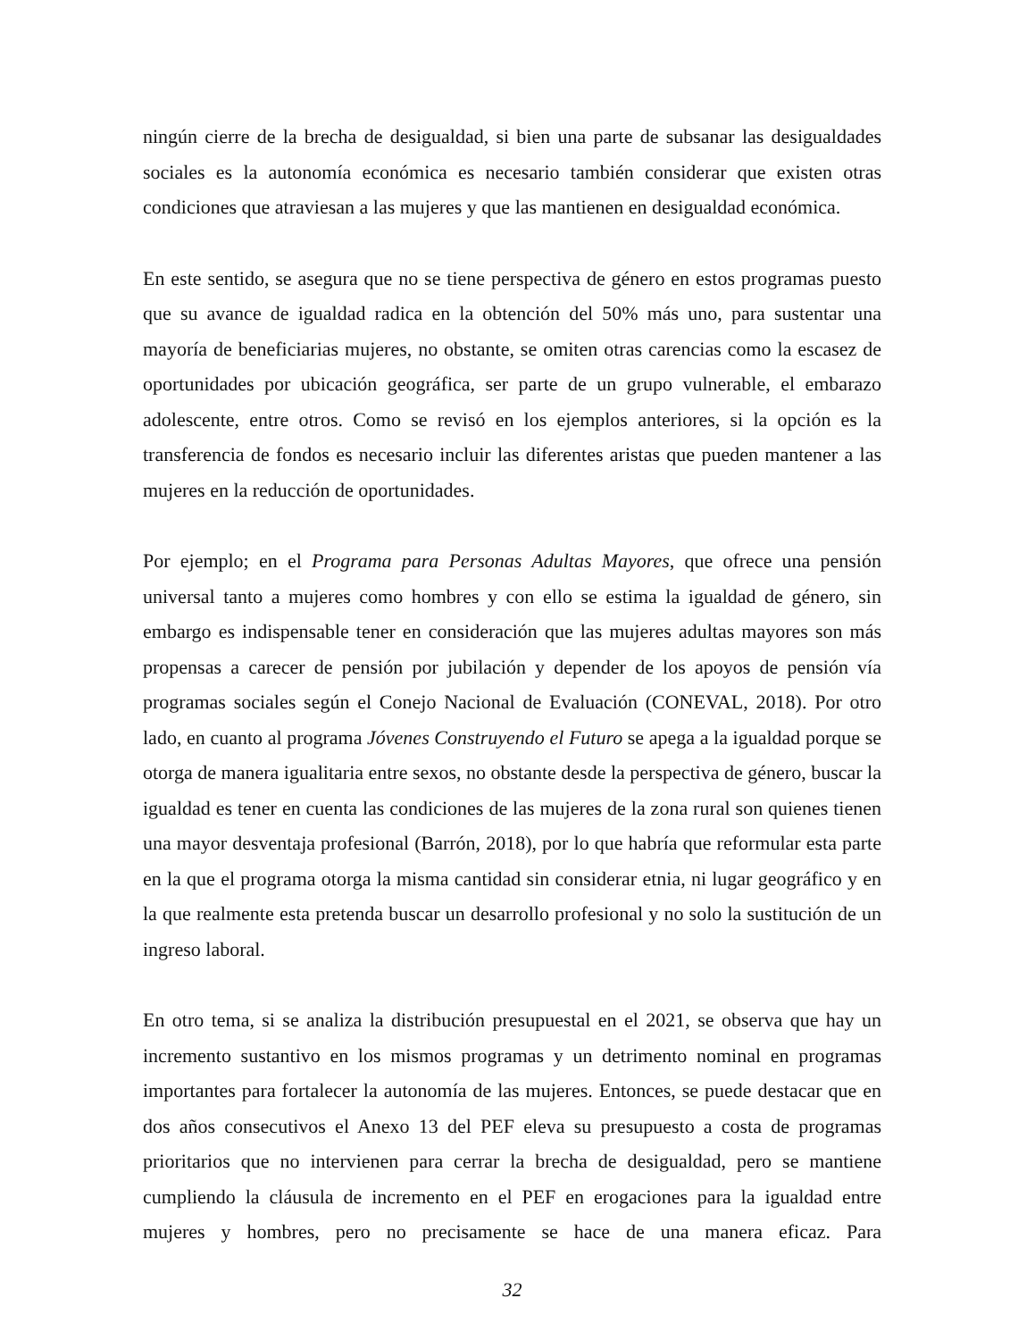ningún cierre de la brecha de desigualdad, si bien una parte de subsanar las desigualdades sociales es la autonomía económica es necesario también considerar que existen otras condiciones que atraviesan a las mujeres y que las mantienen en desigualdad económica.
En este sentido, se asegura que no se tiene perspectiva de género en estos programas puesto que su avance de igualdad radica en la obtención del 50% más uno, para sustentar una mayoría de beneficiarias mujeres, no obstante, se omiten otras carencias como la escasez de oportunidades por ubicación geográfica, ser parte de un grupo vulnerable, el embarazo adolescente, entre otros. Como se revisó en los ejemplos anteriores, si la opción es la transferencia de fondos es necesario incluir las diferentes aristas que pueden mantener a las mujeres en la reducción de oportunidades.
Por ejemplo; en el Programa para Personas Adultas Mayores, que ofrece una pensión universal tanto a mujeres como hombres y con ello se estima la igualdad de género, sin embargo es indispensable tener en consideración que las mujeres adultas mayores son más propensas a carecer de pensión por jubilación y depender de los apoyos de pensión vía programas sociales según el Conejo Nacional de Evaluación (CONEVAL, 2018). Por otro lado, en cuanto al programa Jóvenes Construyendo el Futuro se apega a la igualdad porque se otorga de manera igualitaria entre sexos, no obstante desde la perspectiva de género, buscar la igualdad es tener en cuenta las condiciones de las mujeres de la zona rural son quienes tienen una mayor desventaja profesional (Barrón, 2018), por lo que habría que reformular esta parte en la que el programa otorga la misma cantidad sin considerar etnia, ni lugar geográfico y en la que realmente esta pretenda buscar un desarrollo profesional y no solo la sustitución de un ingreso laboral.
En otro tema, si se analiza la distribución presupuestal en el 2021, se observa que hay un incremento sustantivo en los mismos programas y un detrimento nominal en programas importantes para fortalecer la autonomía de las mujeres. Entonces, se puede destacar que en dos años consecutivos el Anexo 13 del PEF eleva su presupuesto a costa de programas prioritarios que no intervienen para cerrar la brecha de desigualdad, pero se mantiene cumpliendo la cláusula de incremento en el PEF en erogaciones para la igualdad entre mujeres y hombres, pero no precisamente se hace de una manera eficaz. Para
32